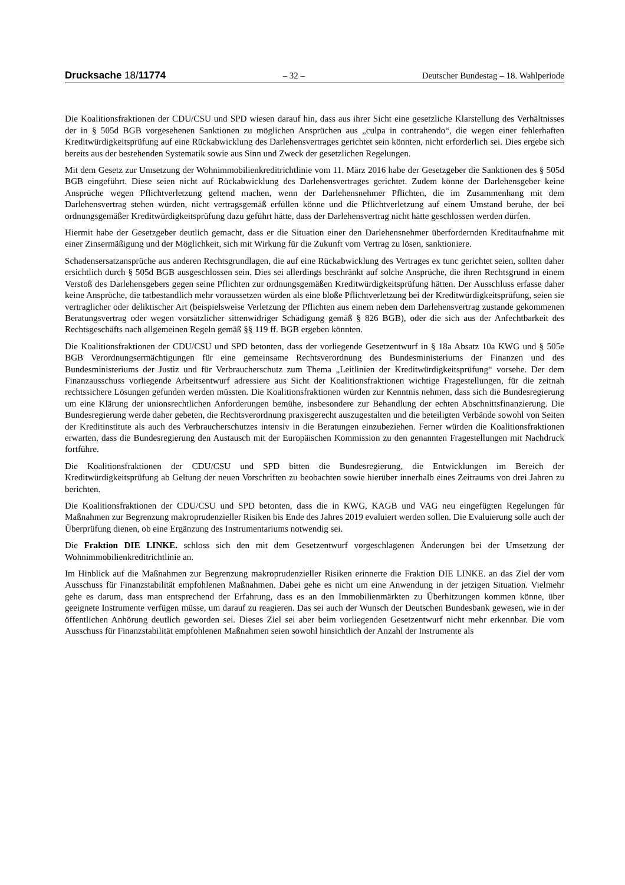Drucksache 18/11774 – 32 – Deutscher Bundestag – 18. Wahlperiode
Die Koalitionsfraktionen der CDU/CSU und SPD wiesen darauf hin, dass aus ihrer Sicht eine gesetzliche Klarstellung des Verhältnisses der in § 505d BGB vorgesehenen Sanktionen zu möglichen Ansprüchen aus „culpa in contrahendo“, die wegen einer fehlerhaften Kreditwürdigkeitsprüfung auf eine Rückabwicklung des Darlehensvertrages gerichtet sein könnten, nicht erforderlich sei. Dies ergebe sich bereits aus der bestehenden Systematik sowie aus Sinn und Zweck der gesetzlichen Regelungen.
Mit dem Gesetz zur Umsetzung der Wohnimmobilienkreditrichtlinie vom 11. März 2016 habe der Gesetzgeber die Sanktionen des § 505d BGB eingeführt. Diese seien nicht auf Rückabwicklung des Darlehensvertrages gerichtet. Zudem könne der Darlehensgeber keine Ansprüche wegen Pflichtverletzung geltend machen, wenn der Darlehensnehmer Pflichten, die im Zusammenhang mit dem Darlehensvertrag stehen würden, nicht vertragsgemäß erfüllen könne und die Pflichtverletzung auf einem Umstand beruhe, der bei ordnungsgemäßer Kreditwürdigkeitsprüfung dazu geführt hätte, dass der Darlehensvertrag nicht hätte geschlossen werden dürfen.
Hiermit habe der Gesetzgeber deutlich gemacht, dass er die Situation einer den Darlehensnehmer überfordernden Kreditaufnahme mit einer Zinsermäßigung und der Möglichkeit, sich mit Wirkung für die Zukunft vom Vertrag zu lösen, sanktioniere.
Schadensersatzansprüche aus anderen Rechtsgrundlagen, die auf eine Rückabwicklung des Vertrages ex tunc gerichtet seien, sollten daher ersichtlich durch § 505d BGB ausgeschlossen sein. Dies sei allerdings beschränkt auf solche Ansprüche, die ihren Rechtsgrund in einem Verstoß des Darlehensgebers gegen seine Pflichten zur ordnungsgemäßen Kreditwürdigkeitsprüfung hätten. Der Ausschluss erfasse daher keine Ansprüche, die tatbestandlich mehr voraussetzen würden als eine bloße Pflichtverletzung bei der Kreditwürdigkeitsprüfung, seien sie vertraglicher oder deliktischer Art (beispielsweise Verletzung der Pflichten aus einem neben dem Darlehensvertrag zustande gekommenen Beratungsvertrag oder wegen vorsätzlicher sittenwidriger Schädigung gemäß § 826 BGB), oder die sich aus der Anfechtbarkeit des Rechtsgeschäfts nach allgemeinen Regeln gemäß §§ 119 ff. BGB ergeben könnten.
Die Koalitionsfraktionen der CDU/CSU und SPD betonten, dass der vorliegende Gesetzentwurf in § 18a Absatz 10a KWG und § 505e BGB Verordnungsermächtigungen für eine gemeinsame Rechtsverordnung des Bundesministeriums der Finanzen und des Bundesministeriums der Justiz und für Verbraucherschutz zum Thema „Leitlinien der Kreditwürdigkeitsprüfung“ vorsehe. Der dem Finanzausschuss vorliegende Arbeitsentwurf adressiere aus Sicht der Koalitionsfraktionen wichtige Fragestellungen, für die zeitnah rechtssichere Lösungen gefunden werden müssten. Die Koalitionsfraktionen würden zur Kenntnis nehmen, dass sich die Bundesregierung um eine Klärung der unionsrechtlichen Anforderungen bemühe, insbesondere zur Behandlung der echten Abschnittsfinanzierung. Die Bundesregierung werde daher gebeten, die Rechtsverordnung praxisgerecht auszugestalten und die beteiligten Verbände sowohl von Seiten der Kreditinstitute als auch des Verbraucherschutzes intensiv in die Beratungen einzubeziehen. Ferner würden die Koalitionsfraktionen erwarten, dass die Bundesregierung den Austausch mit der Europäischen Kommission zu den genannten Fragestellungen mit Nachdruck fortführe.
Die Koalitionsfraktionen der CDU/CSU und SPD bitten die Bundesregierung, die Entwicklungen im Bereich der Kreditwürdigkeitsprüfung ab Geltung der neuen Vorschriften zu beobachten sowie hierüber innerhalb eines Zeitraums von drei Jahren zu berichten.
Die Koalitionsfraktionen der CDU/CSU und SPD betonten, dass die in KWG, KAGB und VAG neu eingefügten Regelungen für Maßnahmen zur Begrenzung makroprudenzieller Risiken bis Ende des Jahres 2019 evaluiert werden sollen. Die Evaluierung solle auch der Überprüfung dienen, ob eine Ergänzung des Instrumentariums notwendig sei.
Die Fraktion DIE LINKE. schloss sich den mit dem Gesetzentwurf vorgeschlagenen Änderungen bei der Umsetzung der Wohnimmobilienkreditrichtlinie an.
Im Hinblick auf die Maßnahmen zur Begrenzung makroprudenzieller Risiken erinnerte die Fraktion DIE LINKE. an das Ziel der vom Ausschuss für Finanzstabilität empfohlenen Maßnahmen. Dabei gehe es nicht um eine Anwendung in der jetzigen Situation. Vielmehr gehe es darum, dass man entsprechend der Erfahrung, dass es an den Immobilienmärkten zu Überhitzungen kommen könne, über geeignete Instrumente verfügen müsse, um darauf zu reagieren. Das sei auch der Wunsch der Deutschen Bundesbank gewesen, wie in der öffentlichen Anhörung deutlich geworden sei. Dieses Ziel sei aber beim vorliegenden Gesetzentwurf nicht mehr erkennbar. Die vom Ausschuss für Finanzstabilität empfohlenen Maßnahmen seien sowohl hinsichtlich der Anzahl der Instrumente als